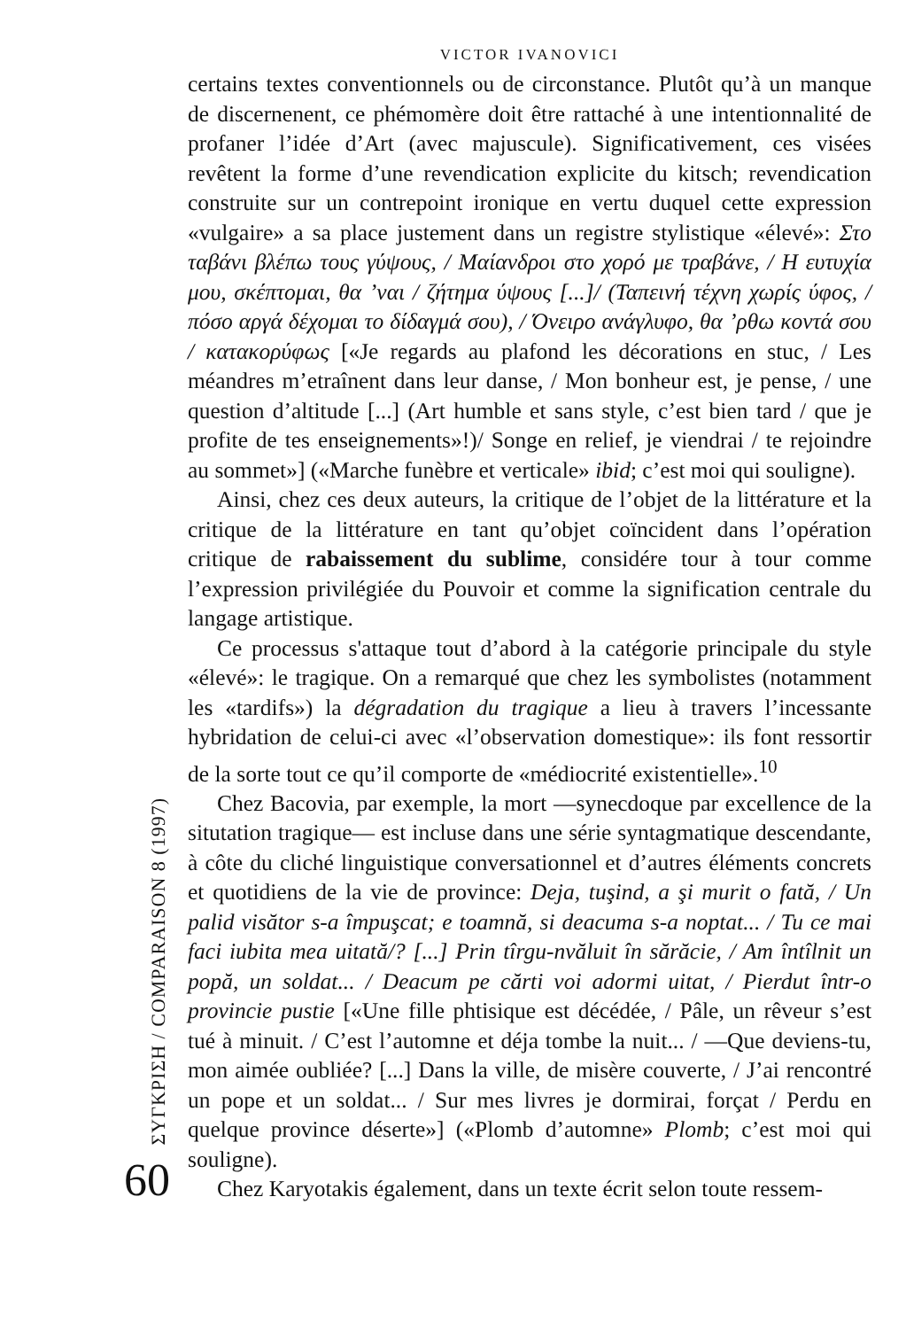ΣΥΓΚΡΙΣΗ / COMPARAISON 8 (1997)
60
VICTOR IVANOVICI
certains textes conventionnels ou de circonstance. Plutôt qu’à un manque de discernenent, ce phémomère doit être rattaché à une intentionnalité de profaner l’idée d’Art (avec majuscule). Significativement, ces visées revêtent la forme d’une revendication explicite du kitsch; revendication construite sur un contrepoint ironique en vertu duquel cette expression «vulgaire» a sa place justement dans un registre stylistique «élevé»: Στο ταβάνι βλέπω τους γύψους, / Μαίανδροι στο χορό με τραβάνε, / Η ευτυχία μου, σκέπτομαι, θα ’ναι / ζήτημα ύψους [...]/ (Ταπεινή τέχνη χωρίς ύφος, / πόσο αργά δέχομαι το δίδαγμά σου), / Όνειρο ανάγλυφο, θα ’ρθω κοντά σου / κατακορύφως [«Je regards au plafond les décorations en stuc, / Les méandres m’etraînent dans leur danse, / Mon bonheur est, je pense, / une question d’altitude [...] (Art humble et sans style, c’est bien tard / que je profite de tes enseignements»!)/ Songe en relief, je viendrai / te rejoindre au sommet»] («Marche funèbre et verticale» ibid; c’est moi qui souligne).
Ainsi, chez ces deux auteurs, la critique de l’objet de la littérature et la critique de la littérature en tant qu’objet coïncident dans l’opération critique de rabaissement du sublime, considére tour à tour comme l’expression privilégiée du Pouvoir et comme la signification centrale du langage artistique.
Ce processus s'attaque tout d’abord à la catégorie principale du style «élevé»: le tragique. On a remarqué que chez les symbolistes (notamment les «tardifs») la dégradation du tragique a lieu à travers l’incessante hybridation de celui-ci avec «l’observation domestique»: ils font ressortir de la sorte tout ce qu’il comporte de «médiocrité existentielle».<sup>10</sup>
Chez Bacovia, par exemple, la mort —synecdoque par excellence de la situtation tragique— est incluse dans une série syntagmatique descendante, à côte du cliché linguistique conversationnel et d’autres éléments concrets et quotidiens de la vie de province: Deja, tuşind, a şi murit o fată, / Un palid visător s-a împuşcat; e toamnă, si deacuma s-a noptat... / Tu ce mai faci iubita mea uitată/? [...] Prin tîrgu-nvăluit în sărăcie, / Am întîlnit un popă, un soldat... / Deacum pe cărti voi adormi uitat, / Pierdut într-o provincie pustie [«Une fille phtisique est décédée, / Pâle, un rêveur s’est tué à minuit. / C’est l’automne et déja tombe la nuit... / —Que deviens-tu, mon aimée oubliée? [...] Dans la ville, de misère couverte, / J’ai rencontré un pope et un soldat... / Sur mes livres je dormirai, forçat / Perdu en quelque province déserte»] («Plomb d’automne» Plomb; c’est moi qui souligne).
Chez Karyotakis également, dans un texte écrit selon toute ressem-